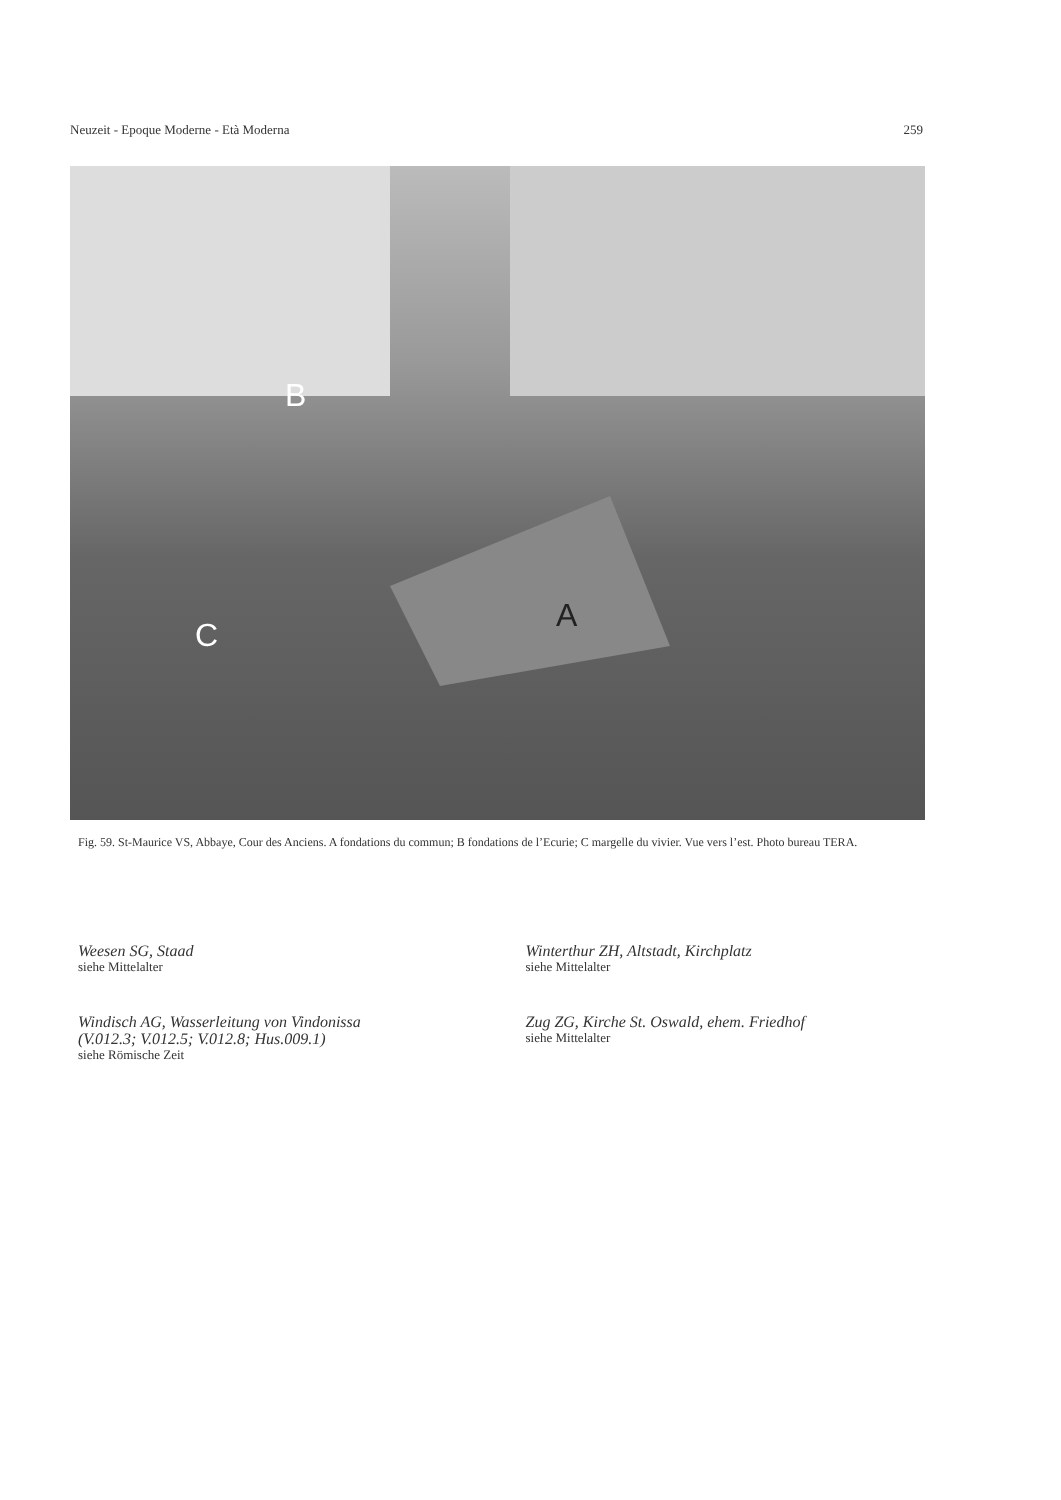Neuzeit - Epoque Moderne - Età Moderna 259
B
A
C
Fig. 59. St-Maurice VS, Abbaye, Cour des Anciens. A fondations du commun; B fondations de l’Ecurie; C margelle du vivier. Vue vers l’est. Photo bureau TERA.
Weesen SG, Staad
siehe Mittelalter
Windisch AG, Wasserleitung von Vindonissa
(V.012.3; V.012.5; V.012.8; Hus.009.1)
siehe Römische Zeit
Winterthur ZH, Altstadt, Kirchplatz
siehe Mittelalter
Zug ZG, Kirche St. Oswald, ehem. Friedhof
siehe Mittelalter